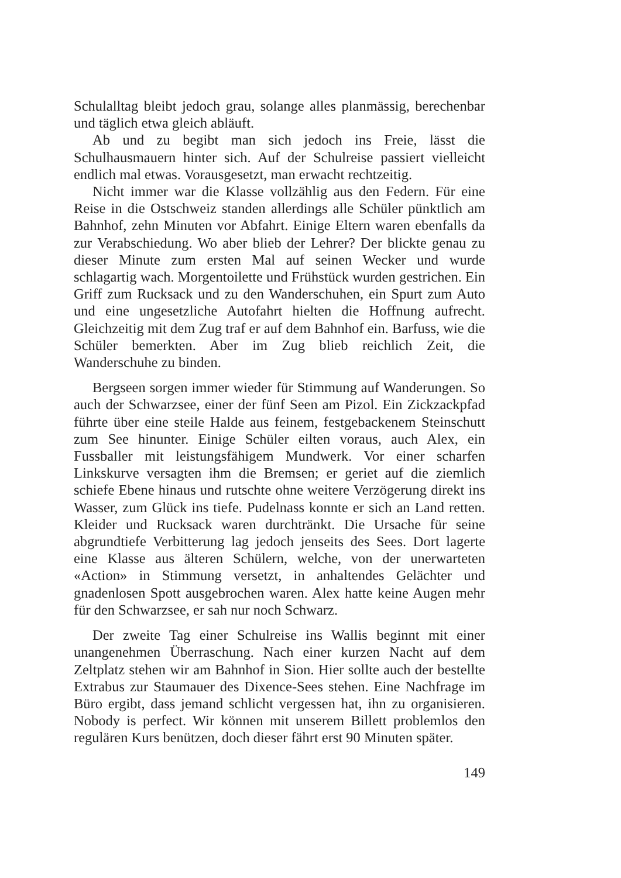Schulalltag bleibt jedoch grau, solange alles planmässig, berechenbar und täglich etwa gleich abläuft.
Ab und zu begibt man sich jedoch ins Freie, lässt die Schulhausmauern hinter sich. Auf der Schulreise passiert vielleicht endlich mal etwas. Vorausgesetzt, man erwacht rechtzeitig.
Nicht immer war die Klasse vollzählig aus den Federn. Für eine Reise in die Ostschweiz standen allerdings alle Schüler pünktlich am Bahnhof, zehn Minuten vor Abfahrt. Einige Eltern waren ebenfalls da zur Verabschiedung. Wo aber blieb der Lehrer? Der blickte genau zu dieser Minute zum ersten Mal auf seinen Wecker und wurde schlagartig wach. Morgentoilette und Frühstück wurden gestrichen. Ein Griff zum Rucksack und zu den Wanderschuhen, ein Spurt zum Auto und eine ungesetzliche Autofahrt hielten die Hoffnung aufrecht. Gleichzeitig mit dem Zug traf er auf dem Bahnhof ein. Barfuss, wie die Schüler bemerkten. Aber im Zug blieb reichlich Zeit, die Wanderschuhe zu binden.
Bergseen sorgen immer wieder für Stimmung auf Wanderungen. So auch der Schwarzsee, einer der fünf Seen am Pizol. Ein Zickzackpfad führte über eine steile Halde aus feinem, festgebackenem Steinschutt zum See hinunter. Einige Schüler eilten voraus, auch Alex, ein Fussballer mit leistungsfähigem Mundwerk. Vor einer scharfen Linkskurve versagten ihm die Bremsen; er geriet auf die ziemlich schiefe Ebene hinaus und rutschte ohne weitere Verzögerung direkt ins Wasser, zum Glück ins tiefe. Pudelnass konnte er sich an Land retten. Kleider und Rucksack waren durchtränkt. Die Ursache für seine abgrundtiefe Verbitterung lag jedoch jenseits des Sees. Dort lagerte eine Klasse aus älteren Schülern, welche, von der unerwarteten «Action» in Stimmung versetzt, in anhaltendes Gelächter und gnadenlosen Spott ausgebrochen waren. Alex hatte keine Augen mehr für den Schwarzsee, er sah nur noch Schwarz.
Der zweite Tag einer Schulreise ins Wallis beginnt mit einer unangenehmen Überraschung. Nach einer kurzen Nacht auf dem Zeltplatz stehen wir am Bahnhof in Sion. Hier sollte auch der bestellte Extrabus zur Staumauer des Dixence-Sees stehen. Eine Nachfrage im Büro ergibt, dass jemand schlicht vergessen hat, ihn zu organisieren. Nobody is perfect. Wir können mit unserem Billett problemlos den regulären Kurs benützen, doch dieser fährt erst 90 Minuten später.
149